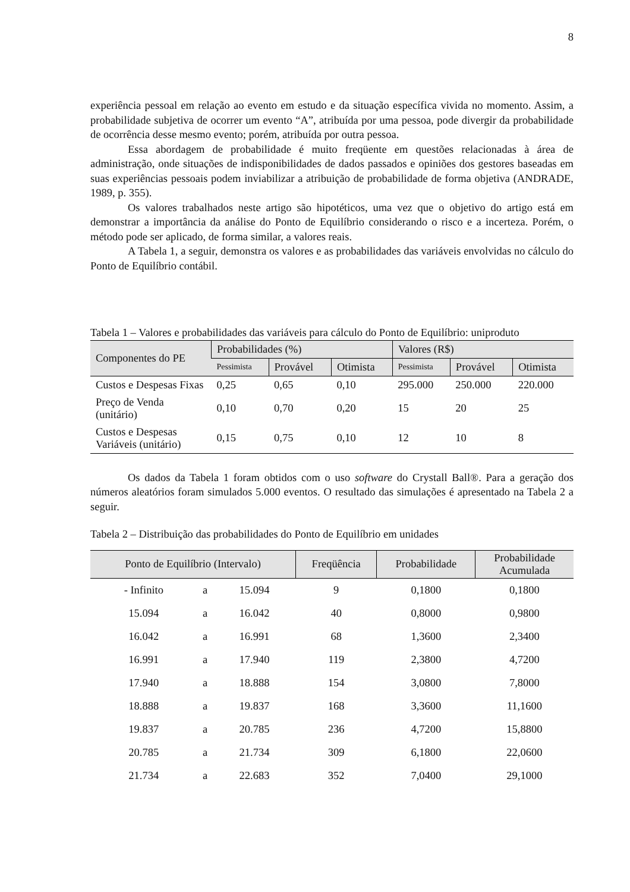8
experiência pessoal em relação ao evento em estudo e da situação específica vivida no momento. Assim, a probabilidade subjetiva de ocorrer um evento “A”, atribuída por uma pessoa, pode divergir da probabilidade de ocorrência desse mesmo evento; porém, atribuída por outra pessoa.
Essa abordagem de probabilidade é muito freqüente em questões relacionadas à área de administração, onde situações de indisponibilidades de dados passados e opiniões dos gestores baseadas em suas experiências pessoais podem inviabilizar a atribuição de probabilidade de forma objetiva (ANDRADE, 1989, p. 355).
Os valores trabalhados neste artigo são hipotéticos, uma vez que o objetivo do artigo está em demonstrar a importância da análise do Ponto de Equilíbrio considerando o risco e a incerteza. Porém, o método pode ser aplicado, de forma similar, a valores reais.
A Tabela 1, a seguir, demonstra os valores e as probabilidades das variáveis envolvidas no cálculo do Ponto de Equilíbrio contábil.
Tabela 1 – Valores e probabilidades das variáveis para cálculo do Ponto de Equilíbrio: uniproduto
| Componentes do PE | Probabilidades (%) | | | Valores (R$) | | |
| --- | --- | --- | --- | --- | --- | --- |
| | Pessimista | Provável | Otimista | Pessimista | Provável | Otimista |
| Custos e Despesas Fixas | 0,25 | 0,65 | 0,10 | 295.000 | 250.000 | 220.000 |
| Preço de Venda (unitário) | 0,10 | 0,70 | 0,20 | 15 | 20 | 25 |
| Custos e Despesas Variáveis (unitário) | 0,15 | 0,75 | 0,10 | 12 | 10 | 8 |
Os dados da Tabela 1 foram obtidos com o uso software do Crystall Ball®. Para a geração dos números aleatórios foram simulados 5.000 eventos. O resultado das simulações é apresentado na Tabela 2 a seguir.
Tabela 2 – Distribuição das probabilidades do Ponto de Equilíbrio em unidades
| Ponto de Equilíbrio (Intervalo) | | | Freqüência | Probabilidade | Probabilidade Acumulada |
| --- | --- | --- | --- | --- | --- |
| - Infinito | a | 15.094 | 9 | 0,1800 | 0,1800 |
| 15.094 | a | 16.042 | 40 | 0,8000 | 0,9800 |
| 16.042 | a | 16.991 | 68 | 1,3600 | 2,3400 |
| 16.991 | a | 17.940 | 119 | 2,3800 | 4,7200 |
| 17.940 | a | 18.888 | 154 | 3,0800 | 7,8000 |
| 18.888 | a | 19.837 | 168 | 3,3600 | 11,1600 |
| 19.837 | a | 20.785 | 236 | 4,7200 | 15,8800 |
| 20.785 | a | 21.734 | 309 | 6,1800 | 22,0600 |
| 21.734 | a | 22.683 | 352 | 7,0400 | 29,1000 |